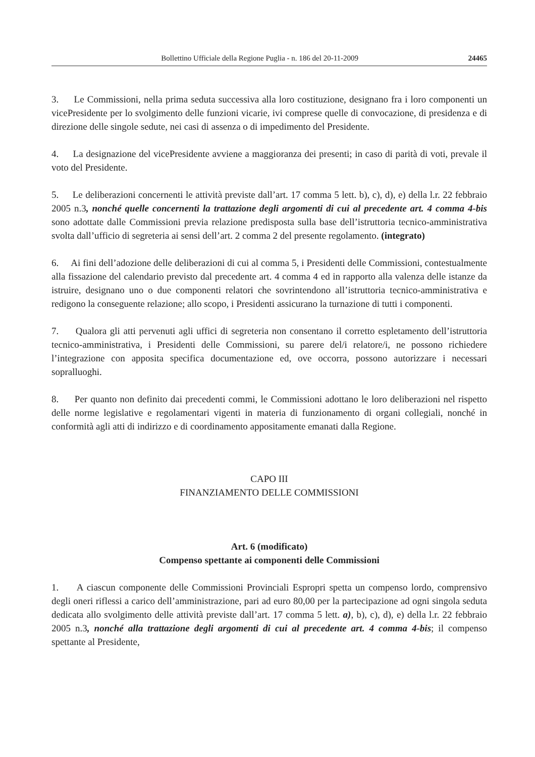Bollettino Ufficiale della Regione Puglia - n. 186 del 20-11-2009 24465
3. Le Commissioni, nella prima seduta successiva alla loro costituzione, designano fra i loro componenti un vicePresidente per lo svolgimento delle funzioni vicarie, ivi comprese quelle di convocazione, di presidenza e di direzione delle singole sedute, nei casi di assenza o di impedimento del Presidente.
4. La designazione del vicePresidente avviene a maggioranza dei presenti; in caso di parità di voti, prevale il voto del Presidente.
5. Le deliberazioni concernenti le attività previste dall’art. 17 comma 5 lett. b), c), d), e) della l.r. 22 febbraio 2005 n.3, nonché quelle concernenti la trattazione degli argomenti di cui al precedente art. 4 comma 4-bis sono adottate dalle Commissioni previa relazione predisposta sulla base dell’istruttoria tecnico-amministrativa svolta dall’ufficio di segreteria ai sensi dell’art. 2 comma 2 del presente regolamento. (integrato)
6. Ai fini dell’adozione delle deliberazioni di cui al comma 5, i Presidenti delle Commissioni, contestualmente alla fissazione del calendario previsto dal precedente art. 4 comma 4 ed in rapporto alla valenza delle istanze da istruire, designano uno o due componenti relatori che sovrintendono all’istruttoria tecnico-amministrativa e redigono la conseguente relazione; allo scopo, i Presidenti assicurano la turnazione di tutti i componenti.
7. Qualora gli atti pervenuti agli uffici di segreteria non consentano il corretto espletamento dell’istruttoria tecnico-amministrativa, i Presidenti delle Commissioni, su parere del/i relatore/i, ne possono richiedere l’integrazione con apposita specifica documentazione ed, ove occorra, possono autorizzare i necessari sopralluoghi.
8. Per quanto non definito dai precedenti commi, le Commissioni adottano le loro deliberazioni nel rispetto delle norme legislative e regolamentari vigenti in materia di funzionamento di organi collegiali, nonché in conformità agli atti di indirizzo e di coordinamento appositamente emanati dalla Regione.
CAPO III
FINANZIAMENTO DELLE COMMISSIONI
Art. 6 (modificato)
Compenso spettante ai componenti delle Commissioni
1. A ciascun componente delle Commissioni Provinciali Espropri spetta un compenso lordo, comprensivo degli oneri riflessi a carico dell’amministrazione, pari ad euro 80,00 per la partecipazione ad ogni singola seduta dedicata allo svolgimento delle attività previste dall’art. 17 comma 5 lett. a), b), c), d), e) della l.r. 22 febbraio 2005 n.3, nonché alla trattazione degli argomenti di cui al precedente art. 4 comma 4-bis; il compenso spettante al Presidente,